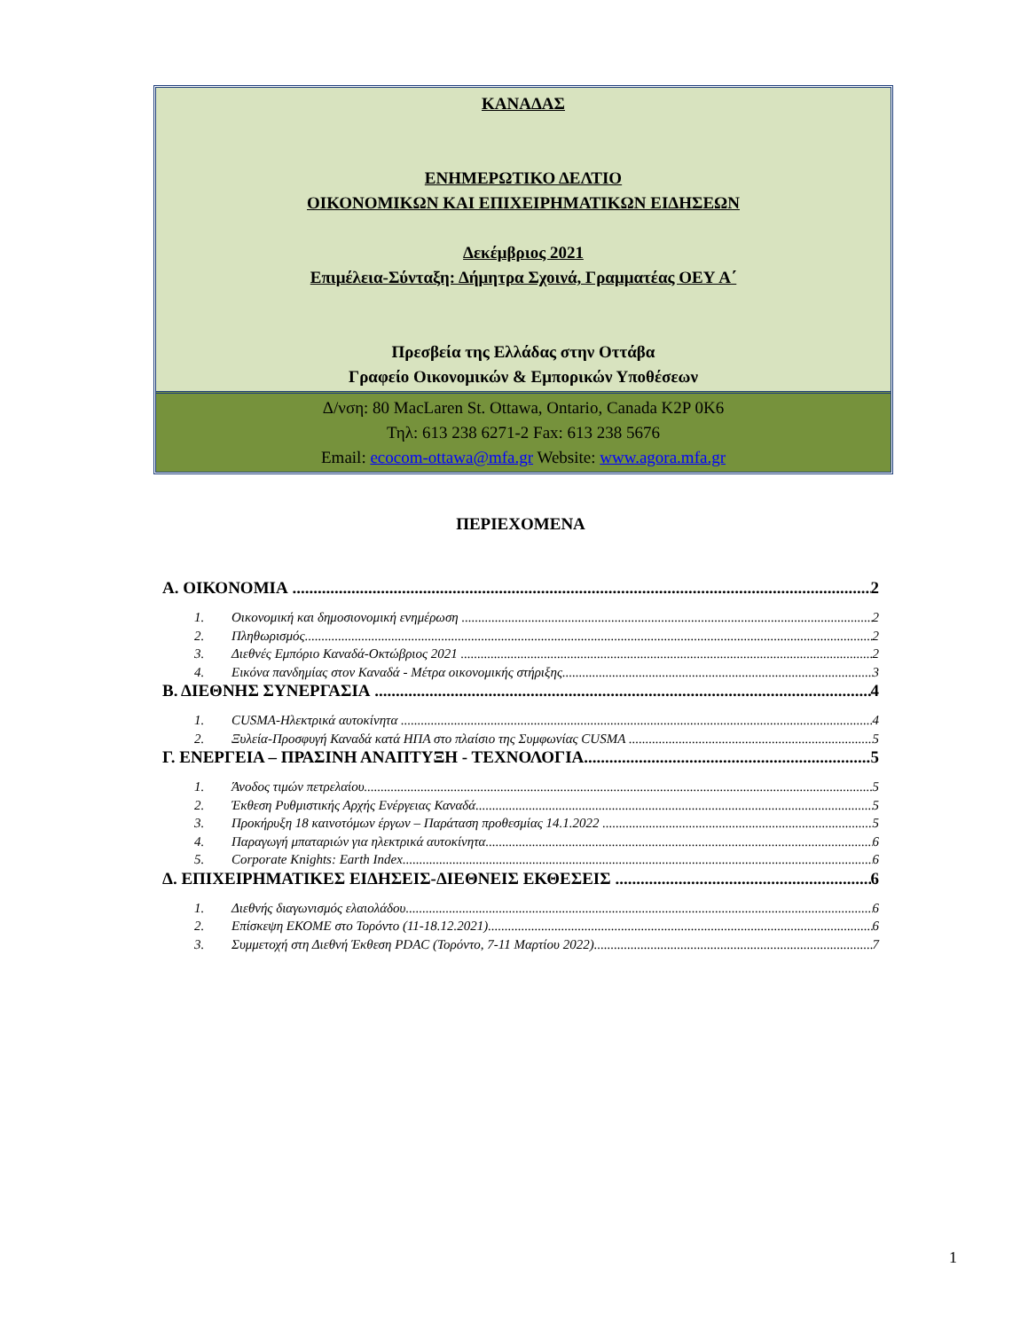ΚΑΝΑΔΑΣ
ΕΝΗΜΕΡΩΤΙΚΟ ΔΕΛΤΙΟ
ΟΙΚΟΝΟΜΙΚΩΝ ΚΑΙ ΕΠΙΧΕΙΡΗΜΑΤΙΚΩΝ ΕΙΔΗΣΕΩΝ
Δεκέμβριος 2021
Επιμέλεια-Σύνταξη: Δήμητρα Σχοινά, Γραμματέας ΟΕΥ Α΄
Πρεσβεία της Ελλάδας στην Οττάβα
Γραφείο Οικονομικών & Εμπορικών Υποθέσεων
Δ/νση: 80 MacLaren St. Ottawa, Ontario, Canada K2P 0K6
Τηλ: 613 238 6271-2 Fax: 613 238 5676
Email: ecocom-ottawa@mfa.gr Website: www.agora.mfa.gr
ΠΕΡΙΕΧΟΜΕΝΑ
Α. ΟΙΚΟΝΟΜΙΑ 2
1. Οικονομική και δημοσιονομική ενημέρωση 2
2. Πληθωρισμός 2
3. Διεθνές Εμπόριο Καναδά-Οκτώβριος 2021 2
4. Εικόνα πανδημίας στον Καναδά - Μέτρα οικονομικής στήριξης 3
Β. ΔΙΕΘΝΗΣ ΣΥΝΕΡΓΑΣΙΑ 4
1. CUSMA-Ηλεκτρικά αυτοκίνητα 4
2. Ξυλεία-Προσφυγή Καναδά κατά ΗΠΑ στο πλαίσιο της Συμφωνίας CUSMA 5
Γ. ΕΝΕΡΓΕΙΑ – ΠΡΑΣΙΝΗ ΑΝΑΠΤΥΞΗ - ΤΕΧΝΟΛΟΓΙΑ 5
1. Άνοδος τιμών πετρελαίου 5
2. Έκθεση Ρυθμιστικής Αρχής Ενέργειας Καναδά 5
3. Προκήρυξη 18 καινοτόμων έργων – Παράταση προθεσμίας 14.1.2022 5
4. Παραγωγή μπαταριών για ηλεκτρικά αυτοκίνητα 6
5. Corporate Knights: Earth Index 6
Δ. ΕΠΙΧΕΙΡΗΜΑΤΙΚΕΣ ΕΙΔΗΣΕΙΣ-ΔΙΕΘΝΕΙΣ ΕΚΘΕΣΕΙΣ 6
1. Διεθνής διαγωνισμός ελαιολάδου 6
2. Επίσκεψη ΕΚΟΜΕ στο Τορόντο (11-18.12.2021) 6
3. Συμμετοχή στη Διεθνή Έκθεση PDAC (Τορόντο, 7-11 Μαρτίου 2022) 7
1